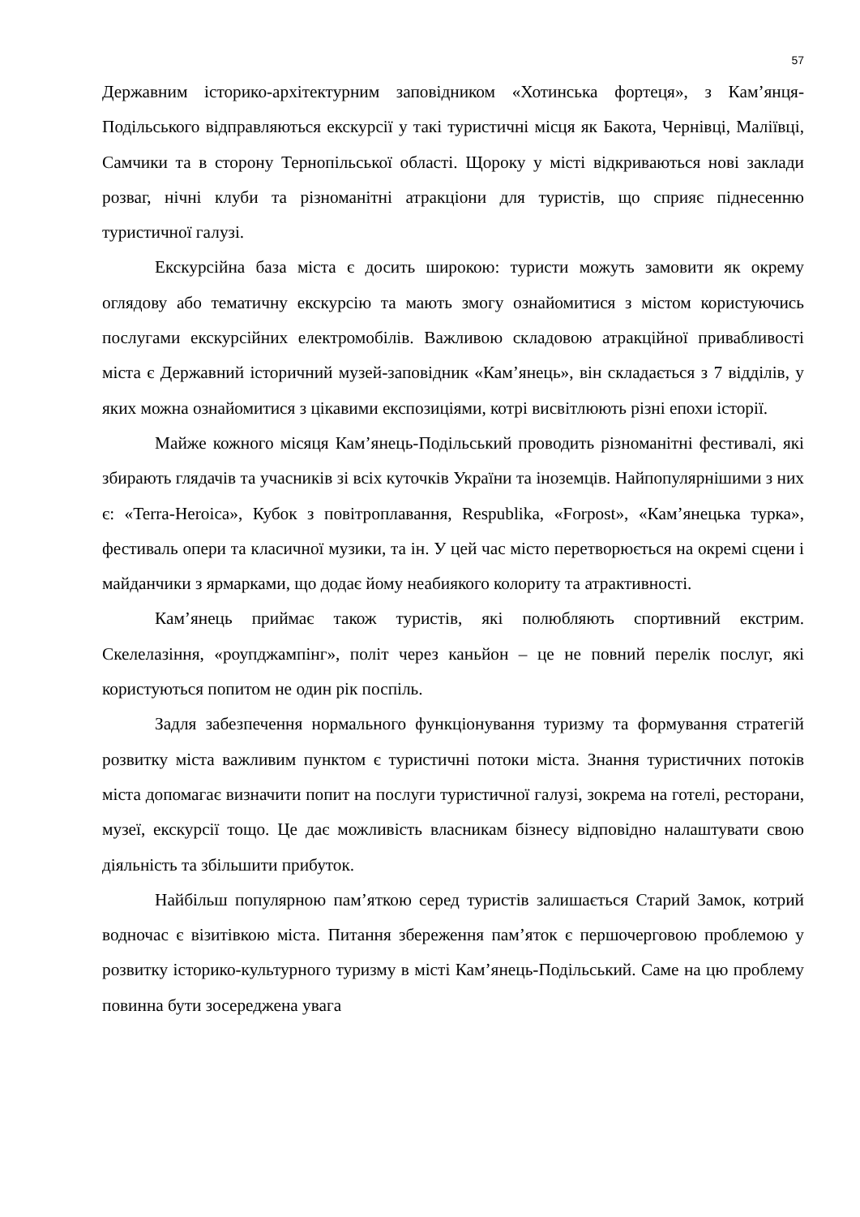57
Державним історико-архітектурним заповідником «Хотинська фортеця», з Кам’янця-Подільського відправляються екскурсії у такі туристичні місця як Бакота, Чернівці, Маліївці, Самчики та в сторону Тернопільської області. Щороку у місті відкриваються нові заклади розваг, нічні клуби та різноманітні атракціони для туристів, що сприяє піднесенню туристичної галузі.
Екскурсійна база міста є досить широкою: туристи можуть замовити як окрему оглядову або тематичну екскурсію та мають змогу ознайомитися з містом користуючись послугами екскурсійних електромобілів. Важливою складовою атракційної привабливості міста є Державний історичний музей-заповідник «Кам’янець», він складається з 7 відділів, у яких можна ознайомитися з цікавими експозиціями, котрі висвітлюють різні епохи історії.
Майже кожного місяця Кам’янець-Подільський проводить різноманітні фестивалі, які збирають глядачів та учасників зі всіх куточків України та іноземців. Найпопулярнішими з них є: «Terra-Heroica», Кубок з повітроплавання, Respublika, «Forpost», «Кам’янецька турка», фестиваль опери та класичної музики, та ін. У цей час місто перетворюється на окремі сцени і майданчики з ярмарками, що додає йому неабиякого колориту та атрактивності.
Кам’янець приймає також туристів, які полюбляють спортивний екстрим. Скелелазіння, «роупджампінг», політ через каньйон – це не повний перелік послуг, які користуються попитом не один рік поспіль.
Задля забезпечення нормального функціонування туризму та формування стратегій розвитку міста важливим пунктом є туристичні потоки міста. Знання туристичних потоків міста допомагає визначити попит на послуги туристичної галузі, зокрема на готелі, ресторани, музеї, екскурсії тощо. Це дає можливість власникам бізнесу відповідно налаштувати свою діяльність та збільшити прибуток.
Найбільш популярною пам’яткою серед туристів залишається Старий Замок, котрий водночас є візитівкою міста. Питання збереження пам’яток є першочерговою проблемою у розвитку історико-культурного туризму в місті Кам’янець-Подільський. Саме на цю проблему повинна бути зосереджена увага